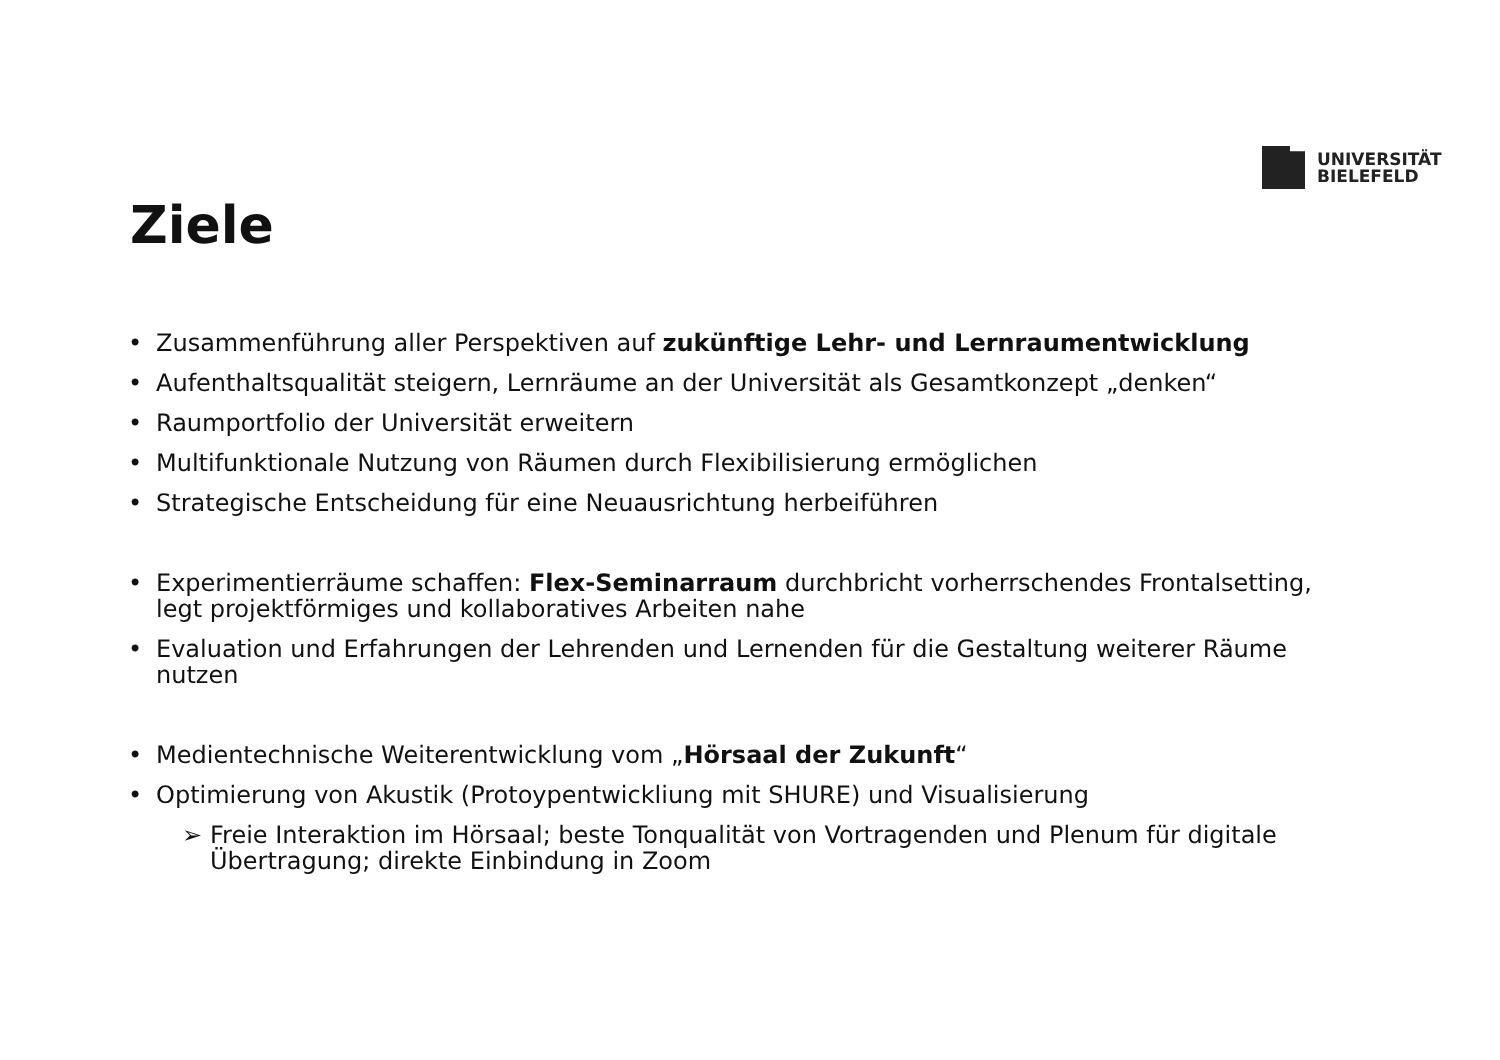UNIVERSITÄT
BIELEFELD
Ziele
• Zusammenführung aller Perspektiven auf zukünftige Lehr- und Lernraumentwicklung
• Aufenthaltsqualität steigern, Lernräume an der Universität als Gesamtkonzept „denken“
• Raumportfolio der Universität erweitern
• Multifunktionale Nutzung von Räumen durch Flexibilisierung ermöglichen
• Strategische Entscheidung für eine Neuausrichtung herbeiführen
• Experimentierräume schaffen: Flex-Seminarraum durchbricht vorherrschendes Frontalsetting, legt projektförmiges und kollaboratives Arbeiten nahe
• Evaluation und Erfahrungen der Lehrenden und Lernenden für die Gestaltung weiterer Räume nutzen
• Medientechnische Weiterentwicklung vom „Hörsaal der Zukunft“
• Optimierung von Akustik (Protoypentwickliung mit SHURE) und Visualisierung
➢ Freie Interaktion im Hörsaal; beste Tonqualität von Vortragenden und Plenum für digitale Übertragung; direkte Einbindung in Zoom